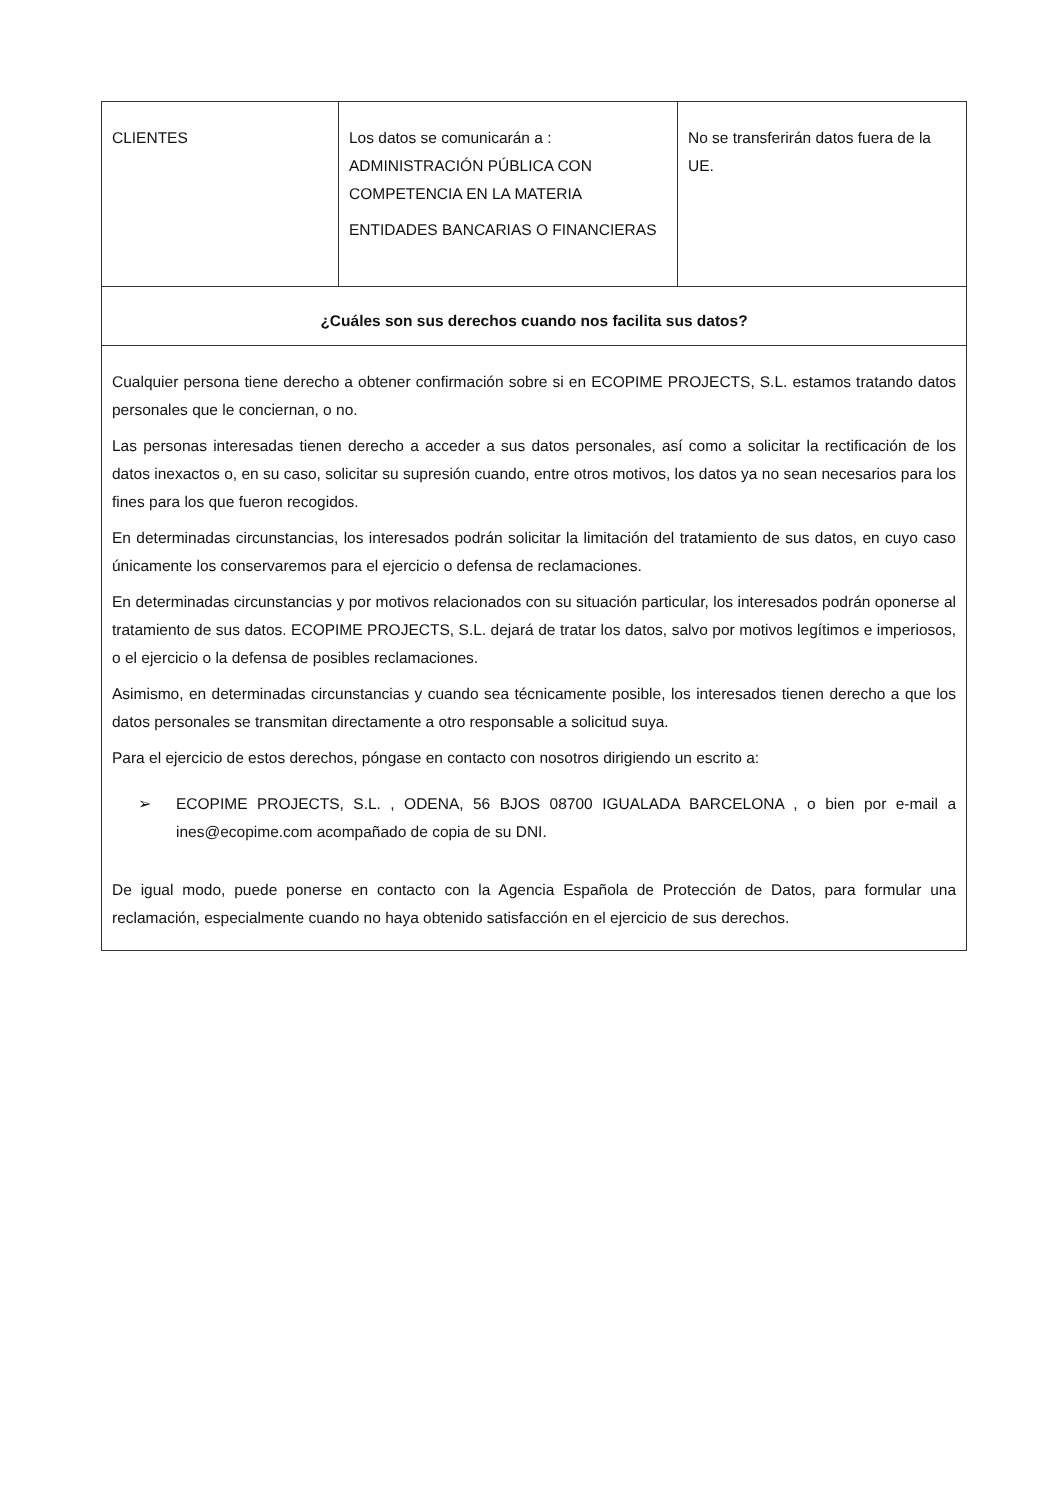| CLIENTES | Los datos se comunicarán a : ADMINISTRACIÓN PÚBLICA CON COMPETENCIA EN LA MATERIA ENTIDADES BANCARIAS O FINANCIERAS | No se transferirán datos fuera de la UE. |
| ¿Cuáles son sus derechos cuando nos facilita sus datos? | | |
| Cualquier persona tiene derecho a obtener confirmación sobre si en ECOPIME PROJECTS, S.L. estamos tratando datos personales que le conciernan, o no. Las personas interesadas tienen derecho a acceder a sus datos personales, así como a solicitar la rectificación de los datos inexactos o, en su caso, solicitar su supresión cuando, entre otros motivos, los datos ya no sean necesarios para los fines para los que fueron recogidos. En determinadas circunstancias, los interesados podrán solicitar la limitación del tratamiento de sus datos, en cuyo caso únicamente los conservaremos para el ejercicio o defensa de reclamaciones. En determinadas circunstancias y por motivos relacionados con su situación particular, los interesados podrán oponerse al tratamiento de sus datos. ECOPIME PROJECTS, S.L. dejará de tratar los datos, salvo por motivos legítimos e imperiosos, o el ejercicio o la defensa de posibles reclamaciones. Asimismo, en determinadas circunstancias y cuando sea técnicamente posible, los interesados tienen derecho a que los datos personales se transmitan directamente a otro responsable a solicitud suya. Para el ejercicio de estos derechos, póngase en contacto con nosotros dirigiendo un escrito a: ➢ ECOPIME PROJECTS, S.L. , ODENA, 56 BJOS 08700 IGUALADA BARCELONA , o bien por e-mail a ines@ecopime.com acompañado de copia de su DNI. De igual modo, puede ponerse en contacto con la Agencia Española de Protección de Datos, para formular una reclamación, especialmente cuando no haya obtenido satisfacción en el ejercicio de sus derechos. | | |